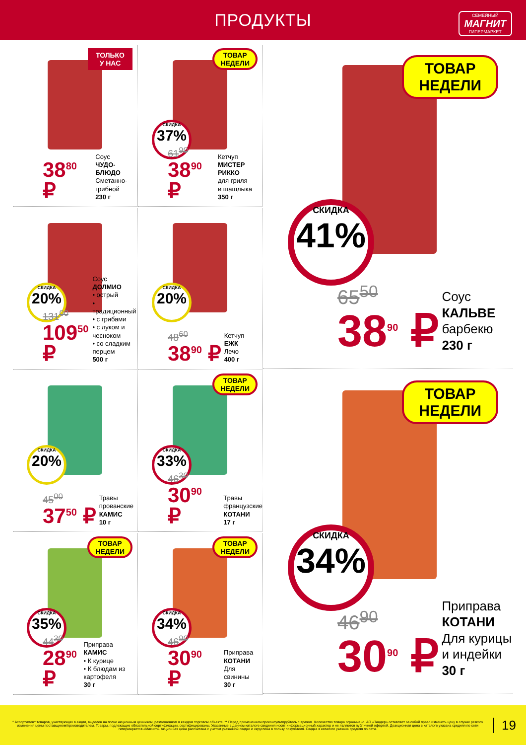ПРОДУКТЫ
СЕМЕЙНЫЙ
МАГНИТ
ГИПЕРМАРКЕТ
ТОЛЬКО
У НАС
38<sup>80</sup> ₽
Соус
ЧУДО-БЛЮДО
Сметанно-
грибной
230 г
ТОВАР
НЕДЕЛИ
СКИДКА
37%
61<sup>90</sup>
38<sup>90</sup> ₽
Кетчуп
МИСТЕР РИККО
для гриля
и шашлыка
350 г
ТОВАР
НЕДЕЛИ
СКИДКА
41%
65<sup>50</sup>
38<sup>90</sup> ₽
Соус
КАЛЬВЕ
барбекю
230 г
СКИДКА
20%
131<sup>00</sup>
109<sup>50</sup> ₽
Соус
ДОЛМИО
• острый
• традиционный
• с грибами
• с луком и чесноком
• со сладким перцем
500 г
СКИДКА
20%
48<sup>60</sup>
38<sup>90</sup> ₽
Кетчуп
ЕЖК
Лечо
400 г
СКИДКА
20%
45<sup>00</sup>
37<sup>50</sup> ₽
Травы
прованские
КАМИС
10 г
ТОВАР
НЕДЕЛИ
СКИДКА
33%
46<sup>30</sup>
30<sup>90</sup> ₽
Травы
французские
КОТАНИ
17 г
ТОВАР
НЕДЕЛИ
СКИДКА
34%
46<sup>90</sup>
30<sup>90</sup> ₽
Приправа
КОТАНИ
Для курицы
и индейки
30 г
ТОВАР
НЕДЕЛИ
СКИДКА
35%
44<sup>30</sup>
28<sup>90</sup> ₽
Приправа
КАМИС
• К курице
• К блюдам из картофеля
30 г
ТОВАР
НЕДЕЛИ
СКИДКА
34%
46<sup>90</sup>
30<sup>90</sup> ₽
Приправа
КОТАНИ
Для свинины
30 г
* Ассортимент товаров, участвующих в акции, выделен на полке акционным ценником, размещенном в каждом торговом объекте. ** Перед применением проконсультируйтесь с врачом. Количество товара ограничено. АО «Тандер» оставляет за собой право изменить цену в случае резкого изменения цены поставщиком/производителем. Товары, подлежащие обязательной сертификации, сертифицированы. Указанные в данном каталоге сведения носят информационный характер и не являются публичной офертой. Доакционная цена в каталоге указана средняя по сети гипермаркетов «Магнит». Акционная цена рассчитана с учетом указанной скидки и округлена в пользу покупателя. Скидка в каталоге указана средняя по сети.
19